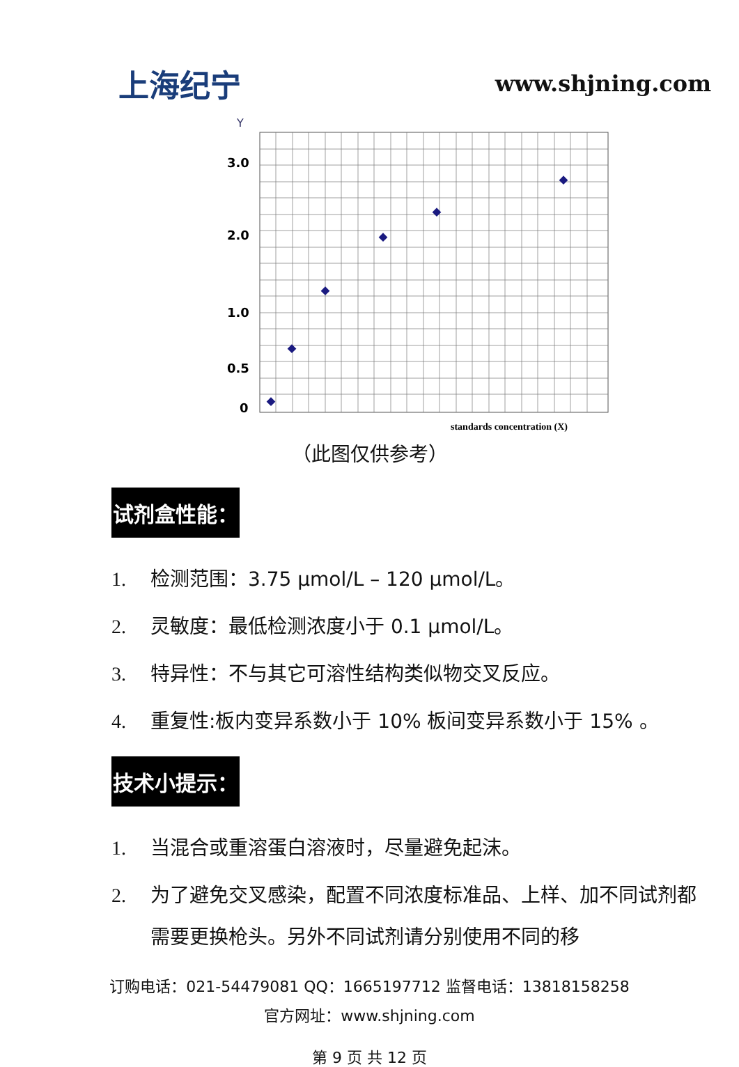上海纪宁
www.shjning.com
Y
3.0
2.0
1.0
0.5
0
standards concentration (X)
（此图仅供参考）
试剂盒性能：
1. 检测范围：3.75 μmol/L – 120 μmol/L。
2. 灵敏度：最低检测浓度小于 0.1 μmol/L。
3. 特异性：不与其它可溶性结构类似物交叉反应。
4. 重复性:板内变异系数小于 10% 板间变异系数小于 15% 。
技术小提示：
1. 当混合或重溶蛋白溶液时，尽量避免起沫。
2. 为了避免交叉感染，配置不同浓度标准品、上样、加不同试剂都需要更换枪头。另外不同试剂请分别使用不同的移
订购电话：021-54479081 QQ：1665197712 监督电话：13818158258
官方网址：www.shjning.com
第 9 页 共 12 页